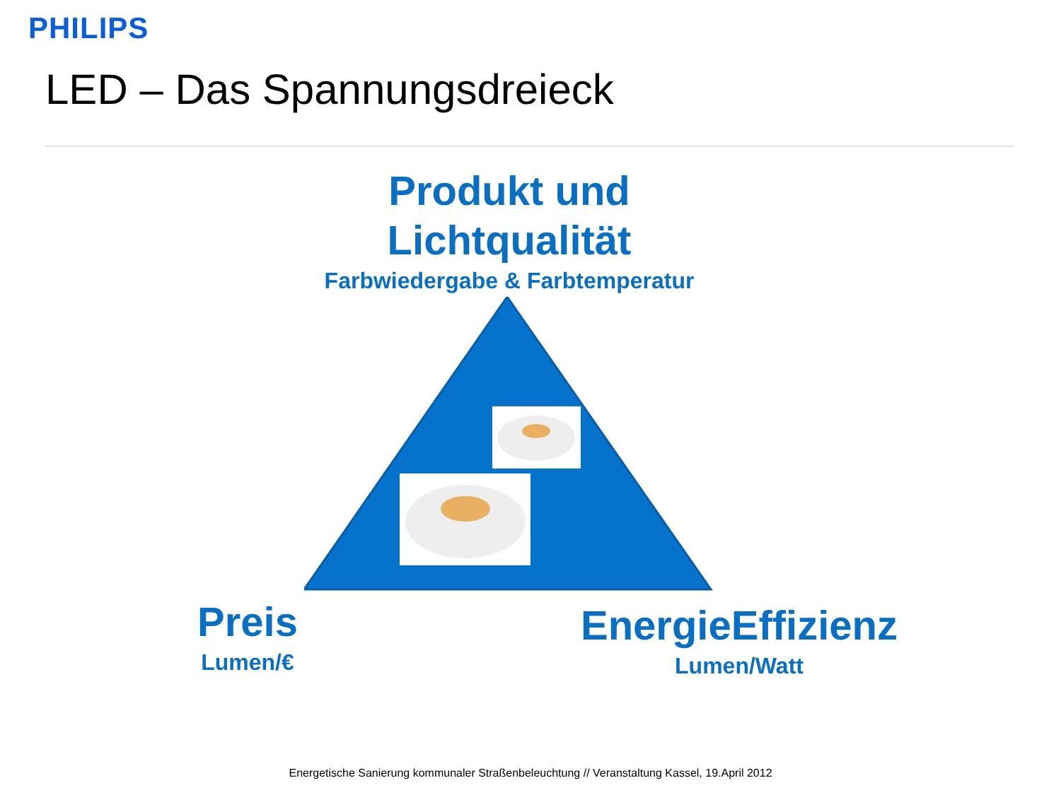PHILIPS
LED – Das Spannungsdreieck
Produkt und
Lichtqualität
Farbwiedergabe & Farbtemperatur
Preis
Lumen/€
EnergieEffizienz
Lumen/Watt
Energetische Sanierung kommunaler Straßenbeleuchtung // Veranstaltung Kassel, 19.April 2012